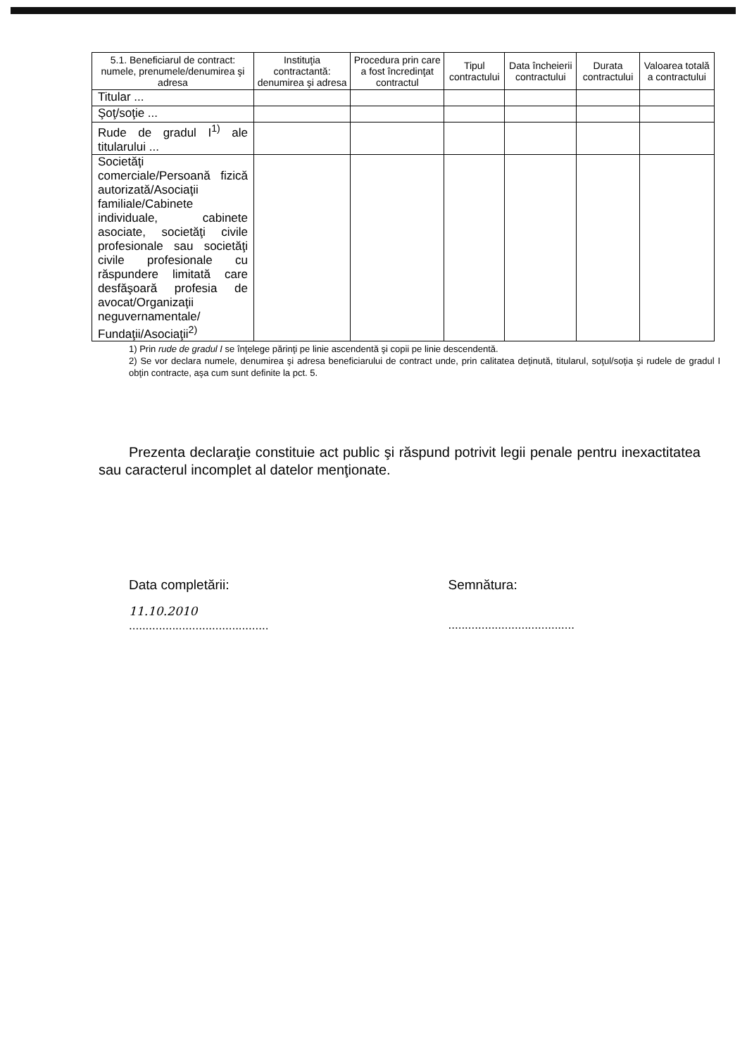| 5.1. Beneficiarul de contract: numele, prenumele/denumirea şi adresa | Instituţia contractantă: denumirea şi adresa | Procedura prin care a fost încredinţat contractul | Tipul contractului | Data încheierii contractului | Durata contractului | Valoarea totală a contractului |
| --- | --- | --- | --- | --- | --- | --- |
| Titular ... | | | | | | |
| Şoţ/soţie ... | | | | | | |
| Rude de gradul I<sup>1)</sup> ale titularului ... | | | | | | |
| Societăţi comerciale/Persoană fizică autorizată/Asociaţii familiale/Cabinete individuale, cabinete asociate, societăţi civile profesionale sau societăţi civile profesionale cu răspundere limitată care desfăşoară profesia de avocat/Organizaţii neguvernamentale/ Fundaţii/Asociaţii<sup>2)</sup> | | | | | | |
1) Prin rude de gradul I se înţelege părinţi pe linie ascendentă şi copii pe linie descendentă.
2) Se vor declara numele, denumirea şi adresa beneficiarului de contract unde, prin calitatea deţinută, titularul, soţul/soţia şi rudele de gradul I obţin contracte, aşa cum sunt definite la pct. 5.
Prezenta declaraţie constituie act public şi răspund potrivit legii penale pentru inexactitatea sau caracterul incomplet al datelor menţionate.
Data completării:
11.10.2010
..........................................
Semnătura:
......................................